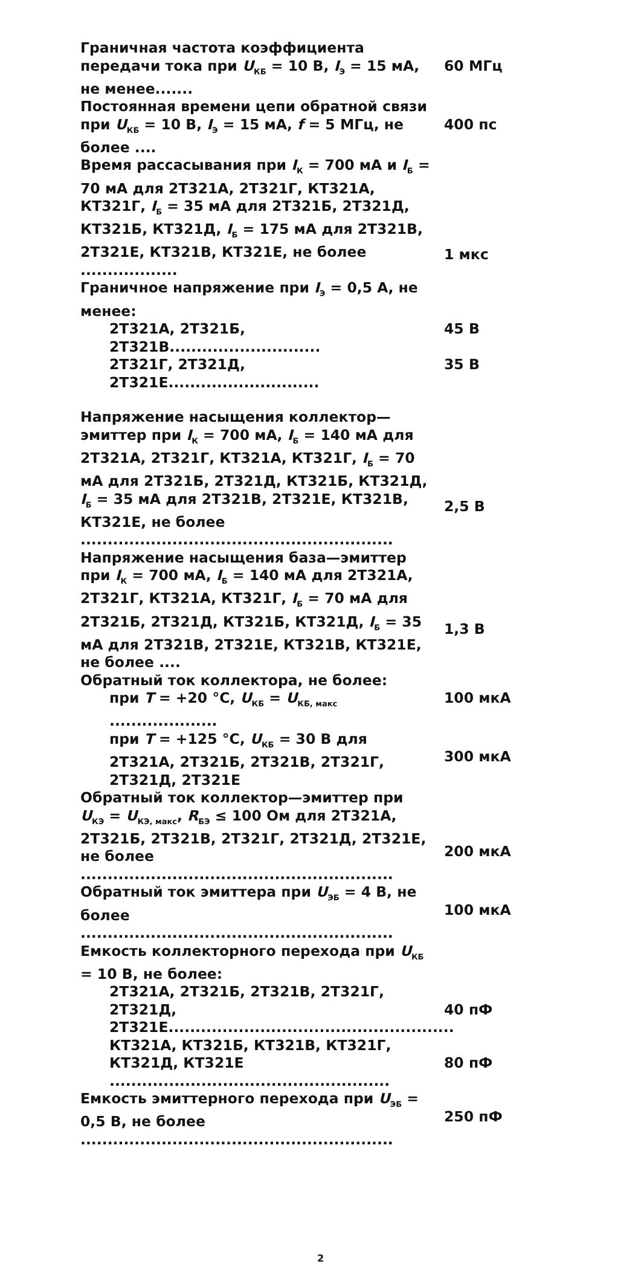Граничная частота коэффициента передачи тока при U<sub>КБ</sub> = 10 В, I<sub>Э</sub> = 15 мА, не менее.......
60 МГц
Постоянная времени цепи обратной связи при U<sub>КБ</sub> = 10 В, I<sub>Э</sub> = 15 мА, f = 5 МГц, не более ....
400 пс
Время рассасывания при I<sub>К</sub> = 700 мА и I<sub>Б</sub> = 70 мА для 2Т321А, 2Т321Г, КТ321А, КТ321Г, I<sub>Б</sub> = 35 мА для 2Т321Б, 2Т321Д, КТ321Б, КТ321Д, I<sub>Б</sub> = 175 мА для 2Т321В, 2Т321Е, КТ321В, КТ321Е, не более ..................
1 мкс
Граничное напряжение при I<sub>Э</sub> = 0,5 А, не менее:
2Т321А, 2Т321Б, 2Т321В............................
45 В
2Т321Г, 2Т321Д, 2Т321Е............................
35 В
Напряжение насыщения коллектор—эмиттер при I<sub>К</sub> = 700 мА, I<sub>Б</sub> = 140 мА для 2Т321А, 2Т321Г, КТ321А, КТ321Г, I<sub>Б</sub> = 70 мА для 2Т321Б, 2Т321Д, КТ321Б, КТ321Д, I<sub>Б</sub> = 35 мА для 2Т321В, 2Т321Е, КТ321В, КТ321Е, не более ..........................................................
2,5 В
Напряжение насыщения база—эмиттер при I<sub>К</sub> = 700 мА, I<sub>Б</sub> = 140 мА для 2Т321А, 2Т321Г, КТ321А, КТ321Г, I<sub>Б</sub> = 70 мА для 2Т321Б, 2Т321Д, КТ321Б, КТ321Д, I<sub>Б</sub> = 35 мА для 2Т321В, 2Т321Е, КТ321В, КТ321Е, не более ....
1,3 В
Обратный ток коллектора, не более:
при T = +20 °С, U<sub>КБ</sub> = U<sub>КБ, макс</sub> ....................
100 мкА
при T = +125 °С, U<sub>КБ</sub> = 30 В для 2Т321А, 2Т321Б, 2Т321В, 2Т321Г, 2Т321Д, 2Т321Е
300 мкА
Обратный ток коллектор—эмиттер при U<sub>КЭ</sub> = U<sub>КЭ, макс</sub>, R<sub>БЭ</sub> ≤ 100 Ом для 2Т321А, 2Т321Б, 2Т321В, 2Т321Г, 2Т321Д, 2Т321Е, не более ..........................................................
200 мкА
Обратный ток эмиттера при U<sub>ЭБ</sub> = 4 В, не более ..........................................................
100 мкА
Емкость коллекторного перехода при U<sub>КБ</sub> = 10 В, не более:
2Т321А, 2Т321Б, 2Т321В, 2Т321Г, 2Т321Д, 2Т321Е.....................................................
40 пФ
КТ321А, КТ321Б, КТ321В, КТ321Г, КТ321Д, КТ321Е ....................................................
80 пФ
Емкость эмиттерного перехода при U<sub>ЭБ</sub> = 0,5 В, не более ..........................................................
250 пФ
2